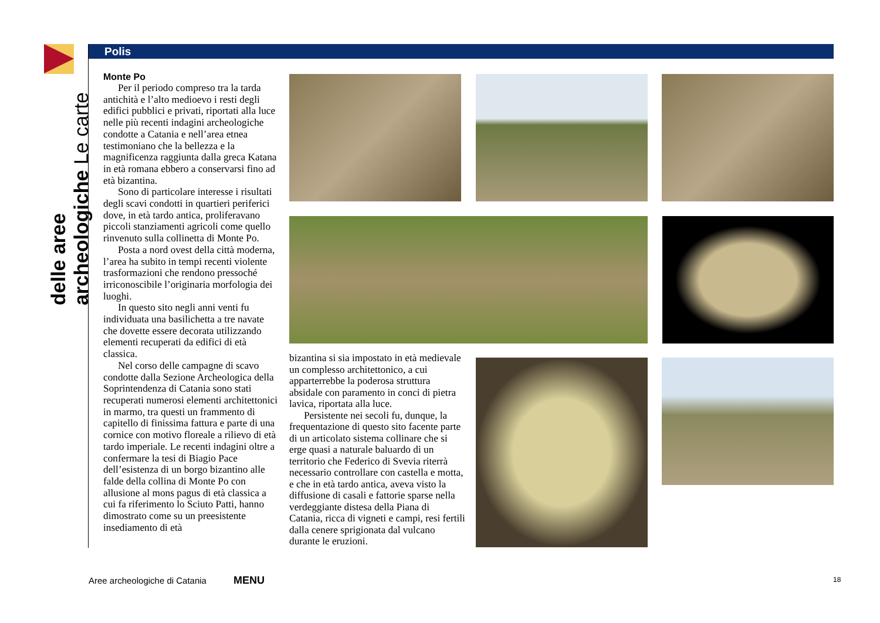delle aree archeologiche Le carte
Polis
Monte Po
Per il periodo compreso tra la tarda antichità e l’alto medioevo i resti degli edifici pubblici e privati, riportati alla luce nelle più recenti indagini archeologiche condotte a Catania e nell’area etnea testimoniano che la bellezza e la magnificenza raggiunta dalla greca Katana in età romana ebbero a conservarsi fino ad età bizantina.
Sono di particolare interesse i risultati degli scavi condotti in quartieri periferici dove, in età tardo antica, proliferavano piccoli stanziamenti agricoli come quello rinvenuto sulla collinetta di Monte Po.
Posta a nord ovest della città moderna, l’area ha subito in tempi recenti violente trasformazioni che rendono pressoché irriconoscibile l’originaria morfologia dei luoghi.
In questo sito negli anni venti fu individuata una basilichetta a tre navate che dovette essere decorata utilizzando elementi recuperati da edifici di età classica.
Nel corso delle campagne di scavo condotte dalla Sezione Archeologica della Soprintendenza di Catania sono stati recuperati numerosi elementi architettonici in marmo, tra questi un frammento di capitello di finissima fattura e parte di una cornice con motivo floreale a rilievo di età tardo imperiale. Le recenti indagini oltre a confermare la tesi di Biagio Pace dell’esistenza di un borgo bizantino alle falde della collina di Monte Po con allusione al mons pagus di età classica a cui fa riferimento lo Sciuto Patti, hanno dimostrato come su un preesistente insediamento di età
bizantina si sia impostato in età medievale un complesso architettonico, a cui apparterrebbe la poderosa struttura absidale con paramento in conci di pietra lavica, riportata alla luce.
Persistente nei secoli fu, dunque, la frequentazione di questo sito facente parte di un articolato sistema collinare che si erge quasi a naturale baluardo di un territorio che Federico di Svevia riterrà necessario controllare con castella e motta, e che in età tardo antica, aveva visto la diffusione di casali e fattorie sparse nella verdeggiante distesa della Piana di Catania, ricca di vigneti e campi, resi fertili dalla cenere sprigionata dal vulcano durante le eruzioni.
Aree archeologiche di Catania MENU 18